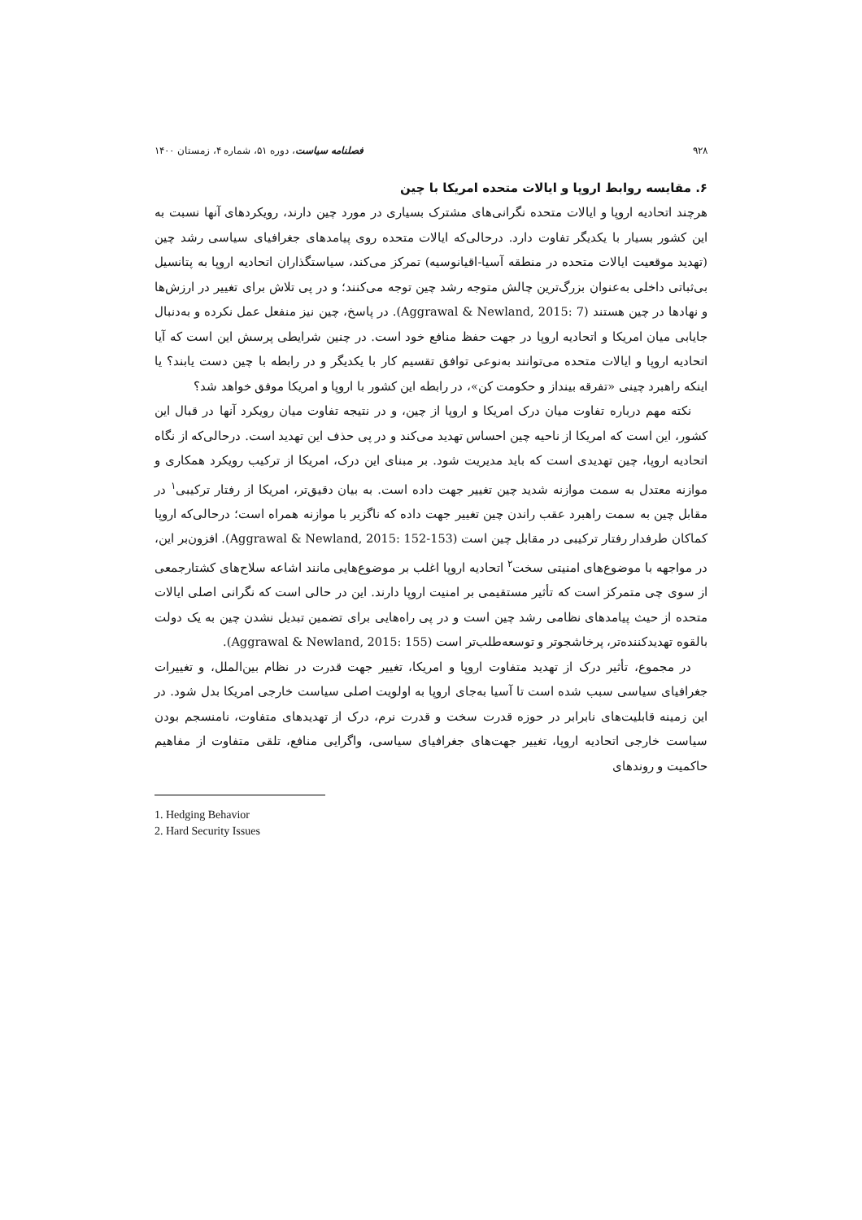۹۲۸ فصلنامه سیاست، دوره ۵۱، شماره ۴، زمستان ۱۴۰۰
۶. مقایسه روابط اروپا و ایالات متحده امریکا با چین
هرچند اتحادیه اروپا و ایالات متحده نگرانی‌های مشترک بسیاری در مورد چین دارند، رویکردهای آنها نسبت به این کشور بسیار با یکدیگر تفاوت دارد. درحالی‌که ایالات متحده روی پیامدهای جغرافیای سیاسی رشد چین (تهدید موقعیت ایالات متحده در منطقه آسیا-اقیانوسیه) تمرکز می‌کند، سیاستگذاران اتحادیه اروپا به پتانسیل بی‌ثباتی داخلی به‌عنوان بزرگ‌ترین چالش متوجه رشد چین توجه می‌کنند؛ و در پی تلاش برای تغییر در ارزش‌ها و نهادها در چین هستند (Aggrawal & Newland, 2015: 7). در پاسخ، چین نیز منفعل عمل نکرده و به‌دنبال جایابی میان امریکا و اتحادیه اروپا در جهت حفظ منافع خود است. در چنین شرایطی پرسش این است که آیا اتحادیه اروپا و ایالات متحده می‌توانند به‌نوعی توافق تقسیم کار با یکدیگر و در رابطه با چین دست یابند؟ یا اینکه راهبرد چینی «تفرقه بینداز و حکومت کن»، در رابطه این کشور با اروپا و امریکا موفق خواهد شد؟
نکته مهم درباره تفاوت میان درک امریکا و اروپا از چین، و در نتیجه تفاوت میان رویکرد آنها در قبال این کشور، این است که امریکا از ناحیه چین احساس تهدید می‌کند و در پی حذف این تهدید است. درحالی‌که از نگاه اتحادیه اروپا، چین تهدیدی است که باید مدیریت شود. بر مبنای این درک، امریکا از ترکیب رویکرد همکاری و موازنه معتدل به سمت موازنه شدید چین تغییر جهت داده است. به بیان دقیق‌تر، امریکا از رفتار ترکیبی<sup>۱</sup> در مقابل چین به سمت راهبرد عقب راندن چین تغییر جهت داده که ناگزیر با موازنه همراه است؛ درحالی‌که اروپا کماکان طرفدار رفتار ترکیبی در مقابل چین است (Aggrawal & Newland, 2015: 152-153). افزون‌بر این، در مواجهه با موضوع‌های امنیتی سخت<sup>۲</sup> اتحادیه اروپا اغلب بر موضوع‌هایی مانند اشاعه سلاح‌های کشتارجمعی از سوی چی متمرکز است که تأثیر مستقیمی بر امنیت اروپا دارند. این در حالی است که نگرانی اصلی ایالات متحده از حیث پیامدهای نظامی رشد چین است و در پی راه‌هایی برای تضمین تبدیل نشدن چین به یک دولت بالقوه تهدیدکننده‌تر، پرخاشجوتر و توسعه‌طلب‌تر است (Aggrawal & Newland, 2015: 155).
در مجموع، تأثیر درک از تهدید متفاوت اروپا و امریکا، تغییر جهت قدرت در نظام بین‌الملل، و تغییرات جغرافیای سیاسی سبب شده است تا آسیا به‌جای اروپا به اولویت اصلی سیاست خارجی امریکا بدل شود. در این زمینه قابلیت‌های نابرابر در حوزه قدرت سخت و قدرت نرم، درک از تهدیدهای متفاوت، نامنسجم بودن سیاست خارجی اتحادیه اروپا، تغییر جهت‌های جغرافیای سیاسی، واگرایی منافع، تلقی متفاوت از مفاهیم حاکمیت و روندهای
1. Hedging Behavior
2. Hard Security Issues